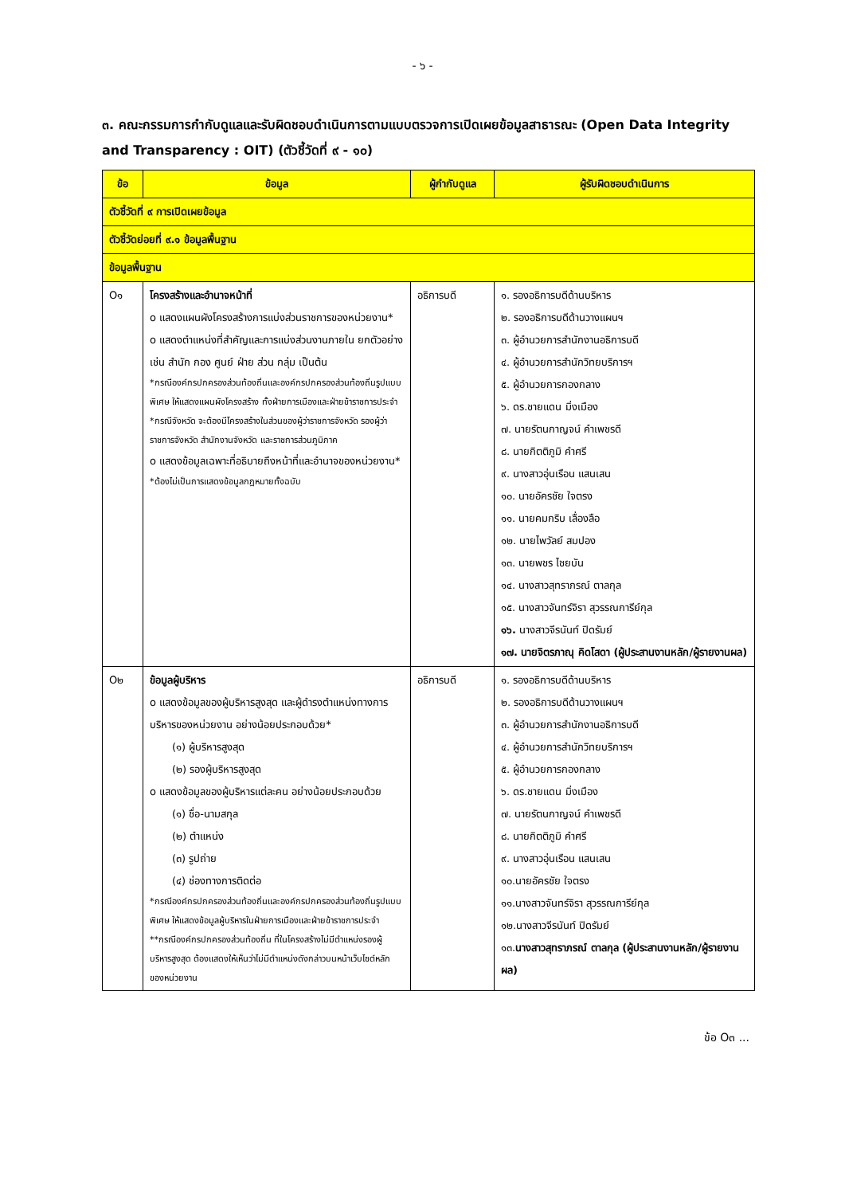- ๖ -
๓. คณะกรรมการกำกับดูแลและรับผิดชอบดำเนินการตามแบบตรวจการเปิดเผยข้อมูลสาธารณะ (Open Data Integrity and Transparency : OIT) (ตัวชี้วัดที่ ๙ - ๑๐)
| ข้อ | ข้อมูล | ผู้กำกับดูแล | ผู้รับผิดชอบดำเนินการ |
| --- | --- | --- | --- |
| ตัวชี้วัดที่ ๙ การเปิดเผยข้อมูล | | | |
| ตัวชี้วัดย่อยที่ ๙.๑ ข้อมูลพื้นฐาน | | | |
| ข้อมูลพื้นฐาน | | | |
| O๑ | โครงสร้างและอำนาจหน้าที่ o แสดงแผนผังโครงสร้างการแบ่งส่วนราชการของหน่วยงาน* o แสดงตำแหน่งที่สำคัญและการแบ่งส่วนงานภายใน ยกตัวอย่างเช่น สำนัก กอง ศูนย์ ฝ่าย ส่วน กลุ่ม เป็นต้น *กรณีองค์กรปกครองส่วนท้องถิ่นและองค์กรปกครองส่วนท้องถิ่นรูปแบบพิเศษ ให้แสดงแผนผังโครงสร้าง ทั้งฝ่ายการเมืองและฝ่ายข้าราชการประจำ *กรณีจังหวัด จะต้องมีโครงสร้างในส่วนของผู้ว่าราชการจังหวัด รองผู้ว่าราชการจังหวัด สำนักงานจังหวัด และราชการส่วนภูมิภาค o แสดงข้อมูลเฉพาะที่อธิบายถึงหน้าที่และอำนาจของหน่วยงาน* *ต้องไม่เป็นการแสดงข้อมูลกฎหมายทั้งฉบับ | อธิการบดี | ๑. รองอธิการบดีด้านบริหาร ๒. รองอธิการบดีด้านวางแผนฯ ๓. ผู้อำนวยการสำนักงานอธิการบดี ๔. ผู้อำนวยการสำนักวิทยบริการฯ ๕. ผู้อำนวยการกองกลาง ๖. ดร.ชายแดน มิ่งเมือง ๗. นายรัตนกาญจน์ คำเพชรดี ๘. นายกิตติภูมิ คำศรี ๙. นางสาวอุ่นเรือน แสนเสน ๑๐. นายอัครชัย ใจตรง ๑๑. นายคมกริบ เลื่องลือ ๑๒. นายไพวัลย์ สมปอง ๑๓. นายพชร ไชยบัน ๑๔. นางสาวสุทราภรณ์ ตาลกุล ๑๕. นางสาวจันทร์จิรา สุวรรณการีย์กุล ๑๖. นางสาวจีรนันท์ ปิดรัมย์ ๑๗. นายจิตรภาณุ คิดโสดา (ผู้ประสานงานหลัก/ผู้รายงานผล) |
| O๒ | ข้อมูลผู้บริหาร o แสดงข้อมูลของผู้บริหารสูงสุด และผู้ดำรงตำแหน่งทางการบริหารของหน่วยงาน อย่างน้อยประกอบด้วย* (๑) ผู้บริหารสูงสุด (๒) รองผู้บริหารสูงสุด o แสดงข้อมูลของผู้บริหารแต่ละคน อย่างน้อยประกอบด้วย (๑) ชื่อ-นามสกุล (๒) ตำแหน่ง (๓) รูปถ่าย (๔) ช่องทางการติดต่อ *กรณีองค์กรปกครองส่วนท้องถิ่นและองค์กรปกครองส่วนท้องถิ่นรูปแบบพิเศษ ให้แสดงข้อมูลผู้บริหารในฝ่ายการเมืองและฝ่ายข้าราชการประจำ **กรณีองค์กรปกครองส่วนท้องถิ่น ที่ในโครงสร้างไม่มีตำแหน่งรองผู้บริหารสูงสุด ต้องแสดงให้เห็นว่าไม่มีตำแหน่งดังกล่าวบนหน้าเว็บไซต์หลักของหน่วยงาน | อธิการบดี | ๑. รองอธิการบดีด้านบริหาร ๒. รองอธิการบดีด้านวางแผนฯ ๓. ผู้อำนวยการสำนักงานอธิการบดี ๔. ผู้อำนวยการสำนักวิทยบริการฯ ๕. ผู้อำนวยการกองกลาง ๖. ดร.ชายแดน มิ่งเมือง ๗. นายรัตนกาญจน์ คำเพชรดี ๘. นายกิตติภูมิ คำศรี ๙. นางสาวอุ่นเรือน แสนเสน ๑๐.นายอัครชัย ใจตรง ๑๑.นางสาวจันทร์จิรา สุวรรณการีย์กุล ๑๒.นางสาวจีรนันท์ ปิดรัมย์ ๑๓. นางสาวสุทราภรณ์ ตาลกุล (ผู้ประสานงานหลัก/ผู้รายงานผล) |
ข้อ O๓ ...